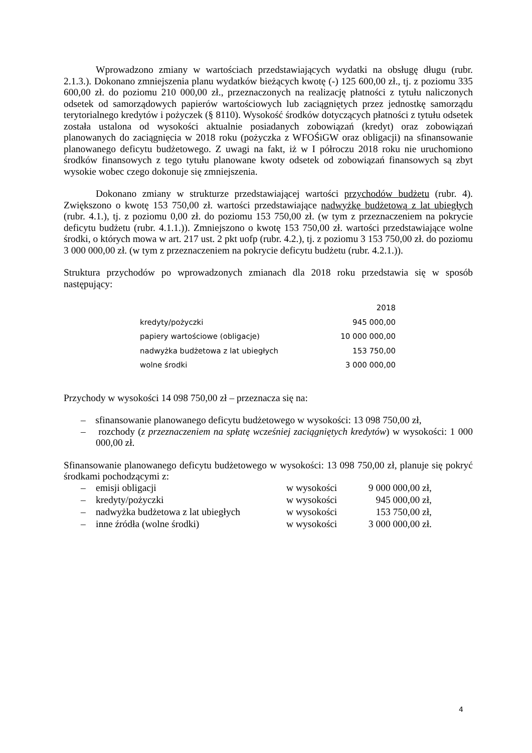Wprowadzono zmiany w wartościach przedstawiających wydatki na obsługę długu (rubr. 2.1.3.). Dokonano zmniejszenia planu wydatków bieżących kwotę (-) 125 600,00 zł., tj. z poziomu 335 600,00 zł. do poziomu 210 000,00 zł., przeznaczonych na realizację płatności z tytułu naliczonych odsetek od samorządowych papierów wartościowych lub zaciągniętych przez jednostkę samorządu terytorialnego kredytów i pożyczek (§ 8110). Wysokość środków dotyczących płatności z tytułu odsetek została ustalona od wysokości aktualnie posiadanych zobowiązań (kredyt) oraz zobowiązań planowanych do zaciągnięcia w 2018 roku (pożyczka z WFOŚiGW oraz obligacji) na sfinansowanie planowanego deficytu budżetowego. Z uwagi na fakt, iż w I półroczu 2018 roku nie uruchomiono środków finansowych z tego tytułu planowane kwoty odsetek od zobowiązań finansowych są zbyt wysokie wobec czego dokonuje się zmniejszenia.
Dokonano zmiany w strukturze przedstawiającej wartości przychodów budżetu (rubr. 4). Zwiększono o kwotę 153 750,00 zł. wartości przedstawiające nadwyżkę budżetową z lat ubiegłych (rubr. 4.1.), tj. z poziomu 0,00 zł. do poziomu 153 750,00 zł. (w tym z przeznaczeniem na pokrycie deficytu budżetu (rubr. 4.1.1.)). Zmniejszono o kwotę 153 750,00 zł. wartości przedstawiające wolne środki, o których mowa w art. 217 ust. 2 pkt uofp (rubr. 4.2.), tj. z poziomu 3 153 750,00 zł. do poziomu 3 000 000,00 zł. (w tym z przeznaczeniem na pokrycie deficytu budżetu (rubr. 4.2.1.)).
Struktura przychodów po wprowadzonych zmianach dla 2018 roku przedstawia się w sposób następujący:
| | 2018 |
| --- | --- |
| kredyty/pożyczki | 945 000,00 |
| papiery wartościowe (obligacje) | 10 000 000,00 |
| nadwyżka budżetowa z lat ubiegłych | 153 750,00 |
| wolne środki | 3 000 000,00 |
Przychody w wysokości 14 098 750,00 zł – przeznacza się na:
– sfinansowanie planowanego deficytu budżetowego w wysokości: 13 098 750,00 zł,
– rozchody (z przeznaczeniem na spłatę wcześniej zaciągniętych kredytów) w wysokości: 1 000 000,00 zł.
Sfinansowanie planowanego deficytu budżetowego w wysokości: 13 098 750,00 zł, planuje się pokryć środkami pochodzącymi z:
| – | emisji obligacji | w wysokości | 9 000 000,00 zł, |
| – | kredyty/pożyczki | w wysokości | 945 000,00 zł, |
| – | nadwyżka budżetowa z lat ubiegłych | w wysokości | 153 750,00 zł, |
| – | inne źródła (wolne środki) | w wysokości | 3 000 000,00 zł. |
4